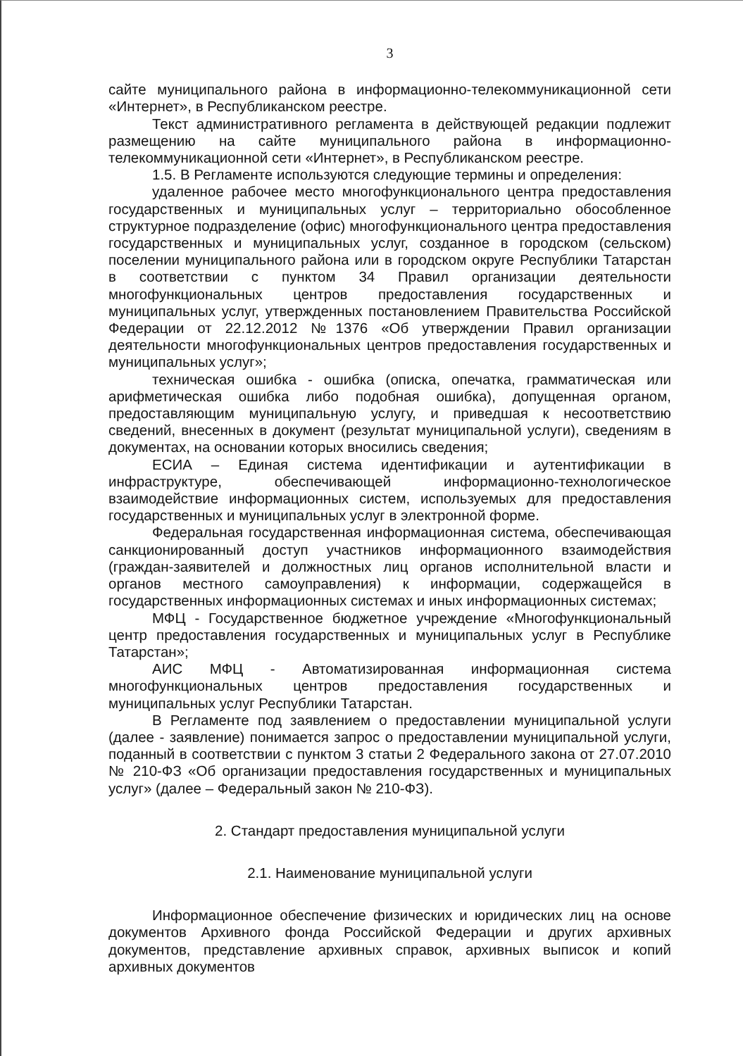3
сайте муниципального района в информационно-телекоммуникационной сети «Интернет», в Республиканском реестре.
Текст административного регламента в действующей редакции подлежит размещению на сайте муниципального района в информационно-телекоммуникационной сети «Интернет», в Республиканском реестре.
1.5. В Регламенте используются следующие термины и определения:
удаленное рабочее место многофункционального центра предоставления государственных и муниципальных услуг – территориально обособленное структурное подразделение (офис) многофункционального центра предоставления государственных и муниципальных услуг, созданное в городском (сельском) поселении муниципального района или в городском округе Республики Татарстан в соответствии с пунктом 34 Правил организации деятельности многофункциональных центров предоставления государственных и муниципальных услуг, утвержденных постановлением Правительства Российской Федерации от 22.12.2012 №1376 «Об утверждении Правил организации деятельности многофункциональных центров предоставления государственных и муниципальных услуг»;
техническая ошибка - ошибка (описка, опечатка, грамматическая или арифметическая ошибка либо подобная ошибка), допущенная органом, предоставляющим муниципальную услугу, и приведшая к несоответствию сведений, внесенных в документ (результат муниципальной услуги), сведениям в документах, на основании которых вносились сведения;
ЕСИА – Единая система идентификации и аутентификации в инфраструктуре, обеспечивающей информационно-технологическое взаимодействие информационных систем, используемых для предоставления государственных и муниципальных услуг в электронной форме.
Федеральная государственная информационная система, обеспечивающая санкционированный доступ участников информационного взаимодействия (граждан-заявителей и должностных лиц органов исполнительной власти и органов местного самоуправления) к информации, содержащейся в государственных информационных системах и иных информационных системах;
МФЦ - Государственное бюджетное учреждение «Многофункциональный центр предоставления государственных и муниципальных услуг в Республике Татарстан»;
АИС МФЦ - Автоматизированная информационная система многофункциональных центров предоставления государственных и муниципальных услуг Республики Татарстан.
В Регламенте под заявлением о предоставлении муниципальной услуги (далее - заявление) понимается запрос о предоставлении муниципальной услуги, поданный в соответствии с пунктом 3 статьи 2 Федерального закона от 27.07.2010 № 210-ФЗ «Об организации предоставления государственных и муниципальных услуг» (далее – Федеральный закон № 210-ФЗ).
2. Стандарт предоставления муниципальной услуги
2.1. Наименование муниципальной услуги
Информационное обеспечение физических и юридических лиц на основе документов Архивного фонда Российской Федерации и других архивных документов, представление архивных справок, архивных выписок и копий архивных документов